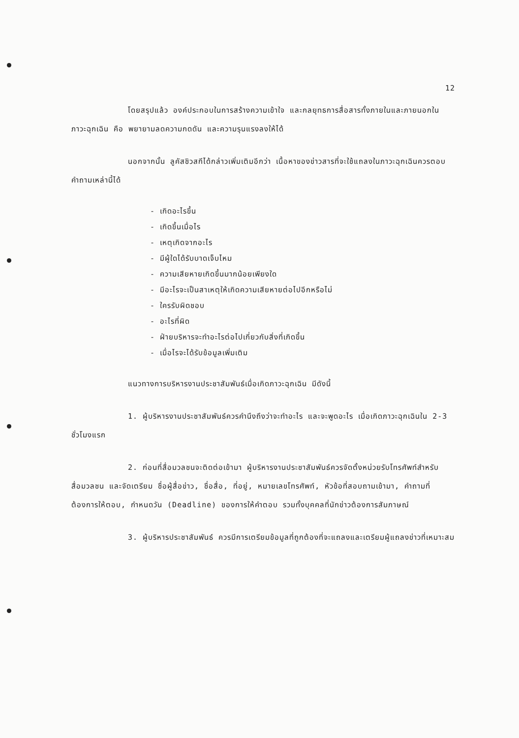12
โดยสรุปแล้ว องค์ประกอบในการสร้างความเข้าใจ และกลยุทธการสื่อสารทั้งภายในและภายนอกในภาวะฉุกเฉิน คือ พยายามลดความกดดัน และความรุนแรงลงให้ได้
นอกจากนั้น ลูคัสชิวสกีได้กล่าวเพิ่มเติมอีกว่า เนื้อหาของข่าวสารที่จะใช้แถลงในภาวะฉุกเฉินควรตอบคำถามเหล่านี้ได้
- เกิดอะไรขึ้น
- เกิดขึ้นเมื่อไร
- เหตุเกิดจากอะไร
- มีผู้ใดได้รับบาดเจ็บไหม
- ความเสียหายเกิดขึ้นมากน้อยเพียงใด
- มีอะไรจะเป็นสาเหตุให้เกิดความเสียหายต่อไปอีกหรือไม่
- ใครรับผิดชอบ
- อะไรที่ผิด
- ฝ่ายบริหารจะทำอะไรต่อไปเกี่ยวกับสิ่งที่เกิดขึ้น
- เมื่อไรจะได้รับข้อมูลเพิ่มเติม
แนวทางการบริหารงานประชาสัมพันธ์เมื่อเกิดภาวะฉุกเฉิน มีดังนี้
1. ผู้บริหารงานประชาสัมพันธ์ควรคำนึงถึงว่าจะทำอะไร และจะพูดอะไร เมื่อเกิดภาวะฉุกเฉินใน 2-3 ชั่วโมงแรก
2. ก่อนที่สื่อมวลชนจะติดต่อเข้ามา ผู้บริหารงานประชาสัมพันธ์ควรจัดตั้งหน่วยรับโทรศัพท์สำหรับสื่อมวลชน และจัดเตรียม ชื่อผู้สื่อข่าว, ชื่อสื่อ, ที่อยู่, หมายเลขโทรศัพท์, หัวข้อที่สอบถามเข้ามา, คำถามที่ต้องการให้ตอบ, กำหนดวัน (Deadline) ของการให้คำตอบ รวมทั้งบุคคลที่นักข่าวต้องการสัมภาษณ์
3. ผู้บริหารประชาสัมพันธ์ ควรมีการเตรียมข้อมูลที่ถูกต้องที่จะแถลงและเตรียมผู้แถลงข่าวที่เหมาะสม